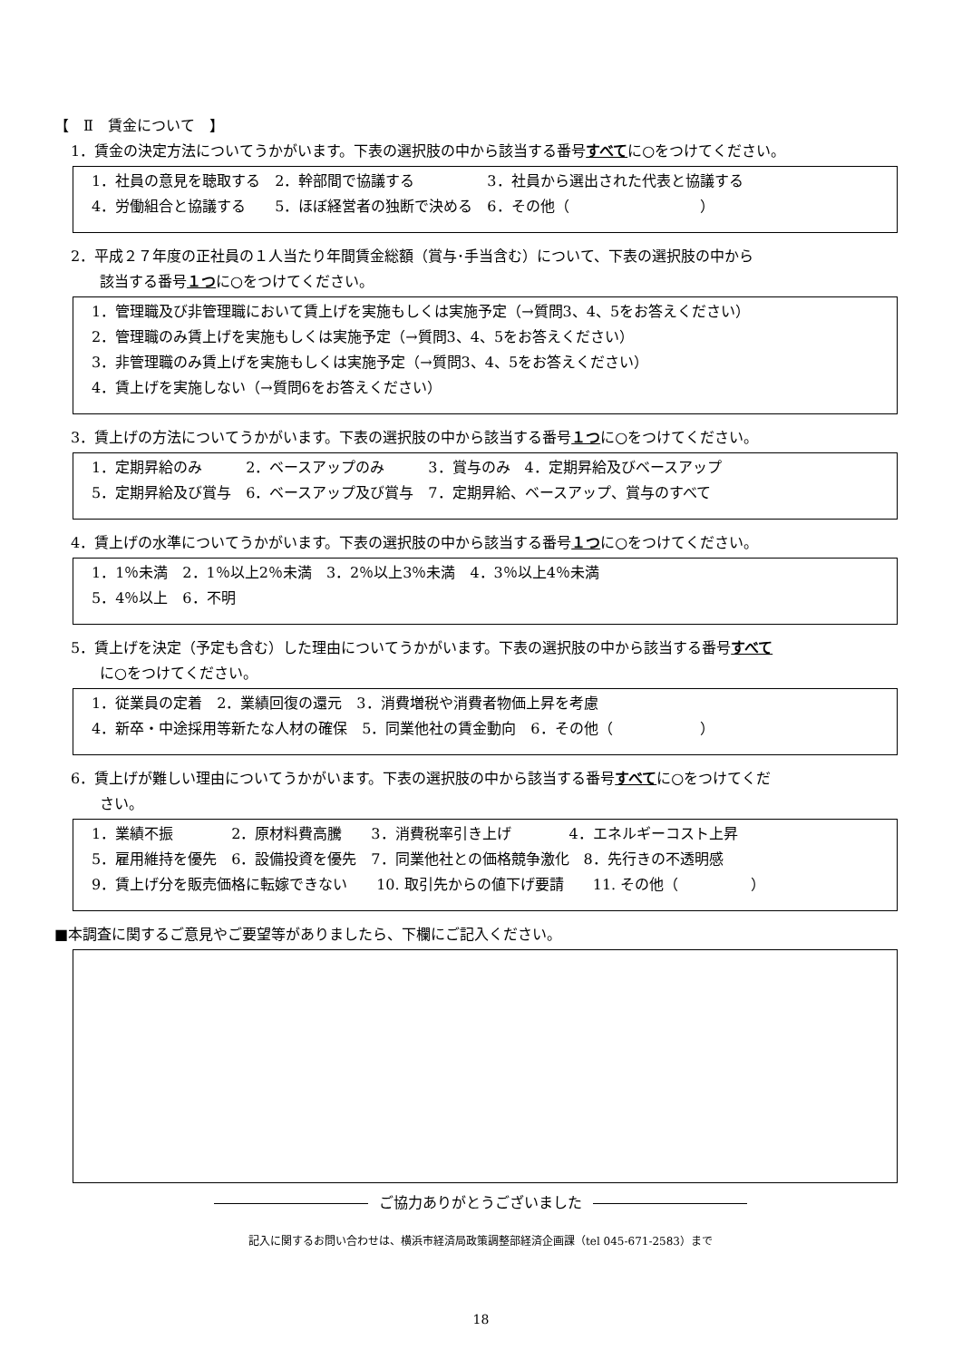【　Ⅱ　賃金について　】
1．賃金の決定方法についてうかがいます。下表の選択肢の中から該当する番号すべてに○をつけてください。
1．社員の意見を聴取する　2．幹部間で協議する　　　　　3．社員から選出された代表と協議する
4．労働組合と協議する　　5．ほぼ経営者の独断で決める　6．その他（　　　　　　　　　）
2．平成２７年度の正社員の１人当たり年間賃金総額（賞与･手当含む）について、下表の選択肢の中から
該当する番号１つに○をつけてください。
1．管理職及び非管理職において賃上げを実施もしくは実施予定（→質問3、4、5をお答えください）
2．管理職のみ賃上げを実施もしくは実施予定（→質問3、4、5をお答えください）
3．非管理職のみ賃上げを実施もしくは実施予定（→質問3、4、5をお答えください）
4．賃上げを実施しない（→質問6をお答えください）
3．賃上げの方法についてうかがいます。下表の選択肢の中から該当する番号１つに○をつけてください。
1．定期昇給のみ　　　2．ベースアップのみ　　　3．賞与のみ　4．定期昇給及びベースアップ
5．定期昇給及び賞与　6．ベースアップ及び賞与　7．定期昇給、ベースアップ、賞与のすべて
4．賃上げの水準についてうかがいます。下表の選択肢の中から該当する番号１つに○をつけてください。
1．1％未満　2．1％以上2％未満　3．2％以上3％未満　4．3％以上4％未満
5．4％以上　6．不明
5．賃上げを決定（予定も含む）した理由についてうかがいます。下表の選択肢の中から該当する番号すべて
に○をつけてください。
1．従業員の定着　2．業績回復の還元　3．消費増税や消費者物価上昇を考慮
4．新卒・中途採用等新たな人材の確保　5．同業他社の賃金動向　6．その他（　　　　　　）
6．賃上げが難しい理由についてうかがいます。下表の選択肢の中から該当する番号すべてに○をつけてくだ
さい。
1．業績不振　　　　2．原材料費高騰　　3．消費税率引き上げ　　　　4．エネルギーコスト上昇
5．雇用維持を優先　6．設備投資を優先　7．同業他社との価格競争激化　8．先行きの不透明感
9．賃上げ分を販売価格に転嫁できない　　10. 取引先からの値下げ要請　　11. その他（　　　　　）
■本調査に関するご意見やご要望等がありましたら、下欄にご記入ください。
ご協力ありがとうございました
記入に関するお問い合わせは、横浜市経済局政策調整部経済企画課（tel 045-671-2583）まで
18